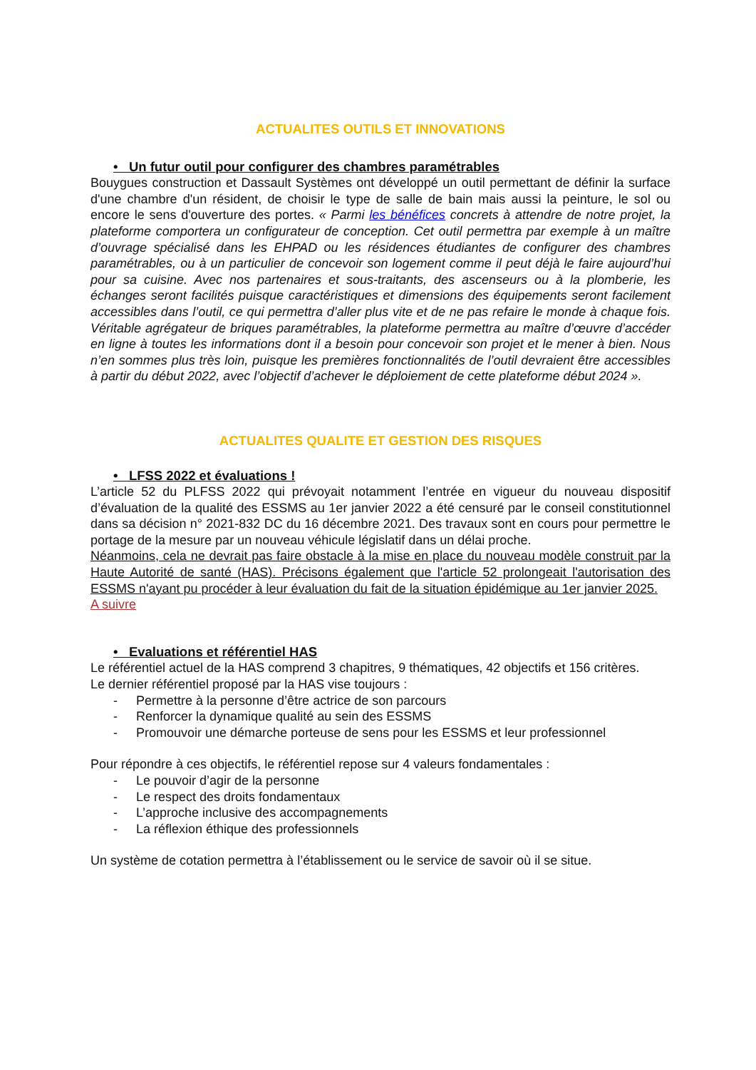ACTUALITES OUTILS ET INNOVATIONS
• Un futur outil pour configurer des chambres paramétrables
Bouygues construction et Dassault Systèmes ont développé un outil permettant de définir la surface d'une chambre d'un résident, de choisir le type de salle de bain mais aussi la peinture, le sol ou encore le sens d'ouverture des portes. « Parmi les bénéfices concrets à attendre de notre projet, la plateforme comportera un configurateur de conception. Cet outil permettra par exemple à un maître d’ouvrage spécialisé dans les EHPAD ou les résidences étudiantes de configurer des chambres paramétrables, ou à un particulier de concevoir son logement comme il peut déjà le faire aujourd’hui pour sa cuisine. Avec nos partenaires et sous-traitants, des ascenseurs ou à la plomberie, les échanges seront facilités puisque caractéristiques et dimensions des équipements seront facilement accessibles dans l’outil, ce qui permettra d’aller plus vite et de ne pas refaire le monde à chaque fois. Véritable agrégateur de briques paramétrables, la plateforme permettra au maître d’œuvre d’accéder en ligne à toutes les informations dont il a besoin pour concevoir son projet et le mener à bien. Nous n’en sommes plus très loin, puisque les premières fonctionnalités de l’outil devraient être accessibles à partir du début 2022, avec l’objectif d’achever le déploiement de cette plateforme début 2024 ».
ACTUALITES QUALITE ET GESTION DES RISQUES
• LFSS 2022 et évaluations !
L’article 52 du PLFSS 2022 qui prévoyait notamment l’entrée en vigueur du nouveau dispositif d’évaluation de la qualité des ESSMS au 1er janvier 2022 a été censuré par le conseil constitutionnel dans sa décision n° 2021-832 DC du 16 décembre 2021. Des travaux sont en cours pour permettre le portage de la mesure par un nouveau véhicule législatif dans un délai proche.
Néanmoins, cela ne devrait pas faire obstacle à la mise en place du nouveau modèle construit par la Haute Autorité de santé (HAS). Précisons également que l'article 52 prolongeait l'autorisation des ESSMS n'ayant pu procéder à leur évaluation du fait de la situation épidémique au 1er janvier 2025.
A suivre
• Evaluations et référentiel HAS
Le référentiel actuel de la HAS comprend 3 chapitres, 9 thématiques, 42 objectifs et 156 critères.
Le dernier référentiel proposé par la HAS vise toujours :
- Permettre à la personne d’être actrice de son parcours
- Renforcer la dynamique qualité au sein des ESSMS
- Promouvoir une démarche porteuse de sens pour les ESSMS et leur professionnel
Pour répondre à ces objectifs, le référentiel repose sur 4 valeurs fondamentales :
- Le pouvoir d’agir de la personne
- Le respect des droits fondamentaux
- L’approche inclusive des accompagnements
- La réflexion éthique des professionnels
Un système de cotation permettra à l’établissement ou le service de savoir où il se situe.